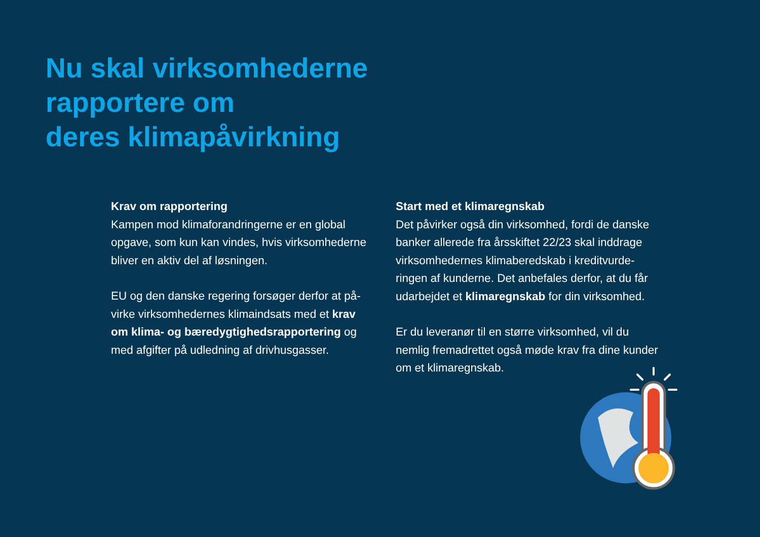Nu skal virksomhederne
rapportere om
deres klimapåvirkning
Krav om rapportering
Kampen mod klimaforandringerne er en global opgave, som kun kan vindes, hvis virksomheder­ne bliver en aktiv del af løsningen.
EU og den danske regering forsøger derfor at på­virke virksomhedernes klimaindsats med et krav om klima- og bæredygtighedsrapportering og med afgifter på udledning af drivhusgasser.
Start med et klimaregnskab
Det påvirker også din virksomhed, fordi de danske banker allerede fra årsskiftet 22/23 skal inddrage virksomhedernes klimaberedskab i kreditvurde­ringen af kunderne. Det anbefales derfor, at du får udarbejdet et klimaregnskab for din virksomhed.
Er du leveranør til en større virksomhed, vil du nemlig fremadrettet også møde krav fra dine kunder om et klimaregnskab.